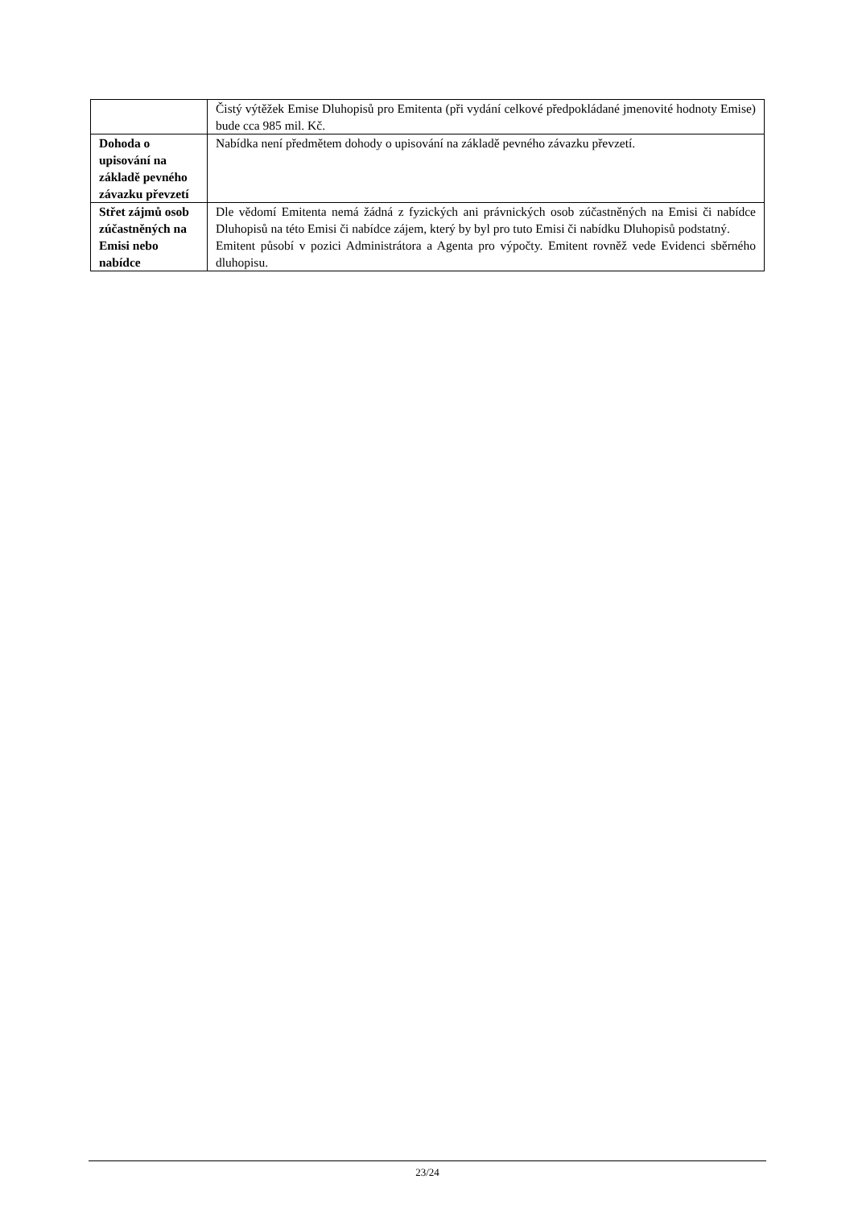| | Čistý výtěžek Emise Dluhopisů pro Emitenta (při vydání celkové předpokládané jmenovité hodnoty Emise) bude cca 985 mil. Kč. |
| Dohoda o upisování na základě pevného závazku převzetí | Nabídka není předmětem dohody o upisování na základě pevného závazku převzetí. |
| Střet zájmů osob zúčastněných na Emisi nebo nabídce | Dle vědomí Emitenta nemá žádná z fyzických ani právnických osob zúčastněných na Emisi či nabídce Dluhopisů na této Emisi či nabídce zájem, který by byl pro tuto Emisi či nabídku Dluhopisů podstatný. Emitent působí v pozici Administrátora a Agenta pro výpočty. Emitent rovněž vede Evidenci sběrného dluhopisu. |
23/24